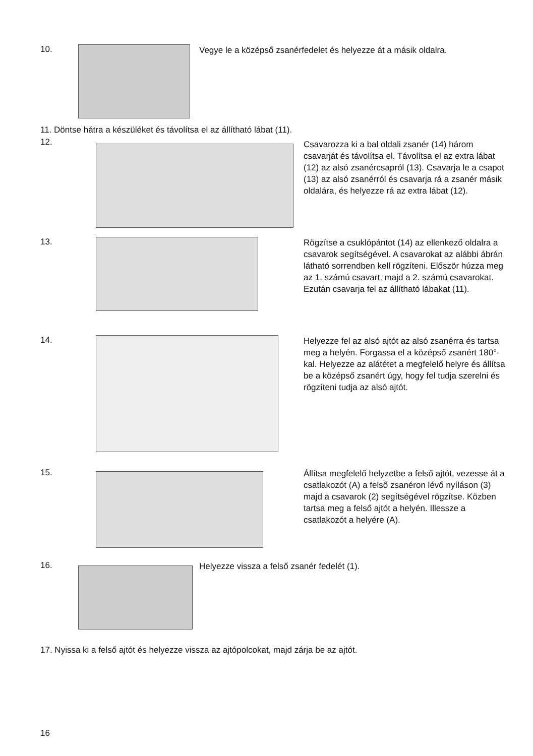10.
Vegye le a középső zsanérfedelet és helyezze át a másik oldalra.
11. Döntse hátra a készüléket és távolítsa el az állítható lábat (11).
12.
Csavarozza ki a bal oldali zsanér (14) három csavarját és távolítsa el. Távolítsa el az extra lábat (12) az alsó zsanércsapról (13). Csavarja le a csapot (13) az alsó zsanérról és csavarja rá a zsanér másik oldalára, és helyezze rá az extra lábat (12).
13.
Rögzítse a csuklópántot (14) az ellenkező oldalra a csavarok segítségével. A csavarokat az alábbi ábrán látható sorrendben kell rögzíteni. Először húzza meg az 1. számú csavart, majd a 2. számú csavarokat. Ezután csavarja fel az állítható lábakat (11).
14.
Helyezze fel az alsó ajtót az alsó zsanérra és tartsa meg a helyén. Forgassa el a középső zsanért 180°-kal. Helyezze az alátétet a megfelelő helyre és állítsa be a középső zsanért úgy, hogy fel tudja szerelni és rögzíteni tudja az alsó ajtót.
15.
Állítsa megfelelő helyzetbe a felső ajtót, vezesse át a csatlakozót (A) a felső zsanéron lévő nyíláson (3) majd a csavarok (2) segítségével rögzítse. Közben tartsa meg a felső ajtót a helyén. Illessze a csatlakozót a helyére (A).
16. Helyezze vissza a felső zsanér fedelét (1).
17. Nyissa ki a felső ajtót és helyezze vissza az ajtópolcokat, majd zárja be az ajtót.
16